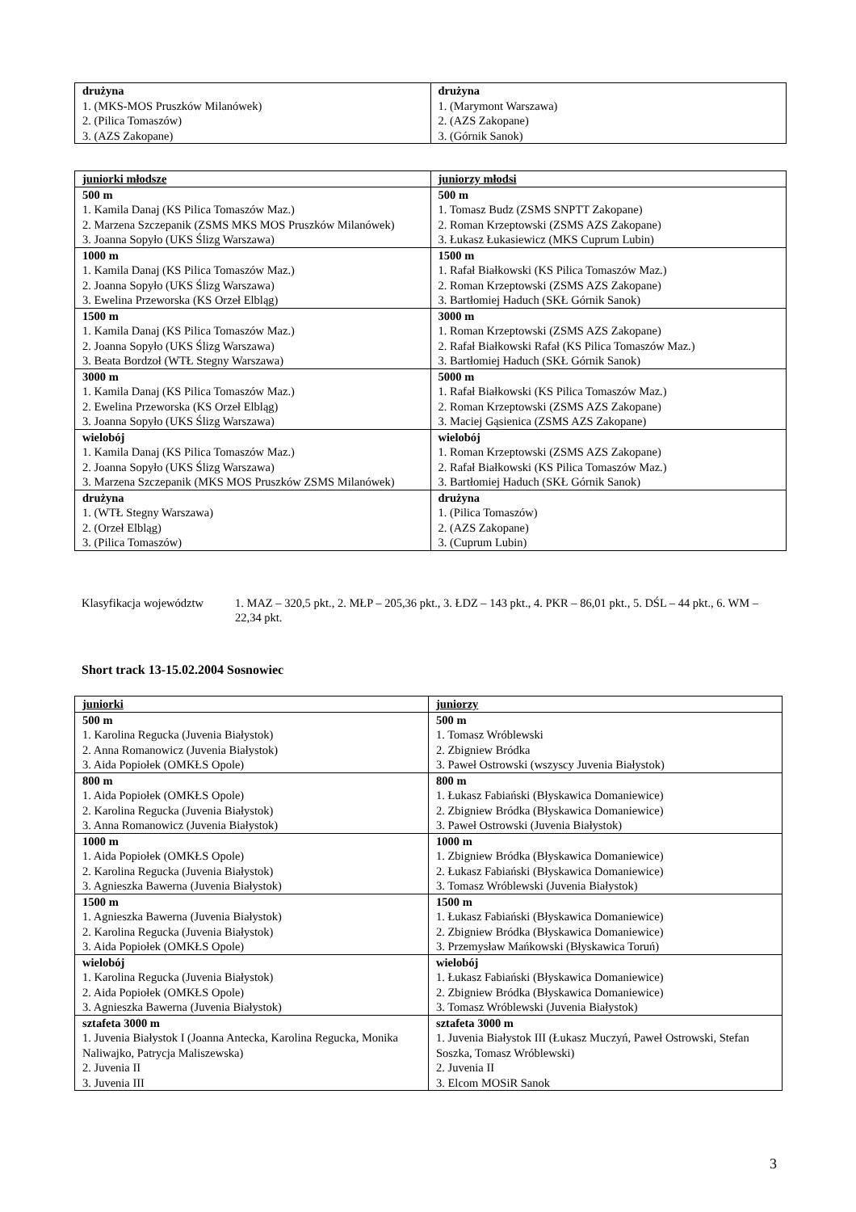| drużyna 1. (MKS-MOS Pruszków Milanówek) 2. (Pilica Tomaszów) 3. (AZS Zakopane) | drużyna 1. (Marymont Warszawa) 2. (AZS Zakopane) 3. (Górnik Sanok) |
| juniorki młodsze | juniorzy młodsi |
| 500 m 1. Kamila Danaj (KS Pilica Tomaszów Maz.) 2. Marzena Szczepanik (ZSMS MKS MOS Pruszków Milanówek) 3. Joanna Sopyło (UKS Ślizg Warszawa) | 500 m 1. Tomasz Budz (ZSMS SNPTT Zakopane) 2. Roman Krzeptowski (ZSMS AZS Zakopane) 3. Łukasz Łukasiewicz (MKS Cuprum Lubin) |
| 1000 m 1. Kamila Danaj (KS Pilica Tomaszów Maz.) 2. Joanna Sopyło (UKS Ślizg Warszawa) 3. Ewelina Przeworska (KS Orzeł Elbląg) | 1500 m 1. Rafał Białkowski (KS Pilica Tomaszów Maz.) 2. Roman Krzeptowski (ZSMS AZS Zakopane) 3. Bartłomiej Haduch (SKŁ Górnik Sanok) |
| 1500 m 1. Kamila Danaj (KS Pilica Tomaszów Maz.) 2. Joanna Sopyło (UKS Ślizg Warszawa) 3. Beata Bordzoł (WTŁ Stegny Warszawa) | 3000 m 1. Roman Krzeptowski (ZSMS AZS Zakopane) 2. Rafał Białkowski Rafał (KS Pilica Tomaszów Maz.) 3. Bartłomiej Haduch (SKŁ Górnik Sanok) |
| 3000 m 1. Kamila Danaj (KS Pilica Tomaszów Maz.) 2. Ewelina Przeworska (KS Orzeł Elbląg) 3. Joanna Sopyło (UKS Ślizg Warszawa) | 5000 m 1. Rafał Białkowski (KS Pilica Tomaszów Maz.) 2. Roman Krzeptowski (ZSMS AZS Zakopane) 3. Maciej Gąsienica (ZSMS AZS Zakopane) |
| wielobój 1. Kamila Danaj (KS Pilica Tomaszów Maz.) 2. Joanna Sopyło (UKS Ślizg Warszawa) 3. Marzena Szczepanik (MKS MOS Pruszków ZSMS Milanówek) | wielobój 1. Roman Krzeptowski (ZSMS AZS Zakopane) 2. Rafał Białkowski (KS Pilica Tomaszów Maz.) 3. Bartłomiej Haduch (SKŁ Górnik Sanok) |
| drużyna 1. (WTŁ Stegny Warszawa) 2. (Orzeł Elbląg) 3. (Pilica Tomaszów) | drużyna 1. (Pilica Tomaszów) 2. (AZS Zakopane) 3. (Cuprum Lubin) |
Klasyfikacja województw
1. MAZ – 320,5 pkt., 2. MŁP – 205,36 pkt., 3. ŁDZ – 143 pkt., 4. PKR – 86,01 pkt., 5. DŚL – 44 pkt., 6. WM – 22,34 pkt.
Short track 13-15.02.2004 Sosnowiec
| juniorki | juniorzy |
| 500 m 1. Karolina Regucka (Juvenia Białystok) 2. Anna Romanowicz (Juvenia Białystok) 3. Aida Popiołek (OMKŁS Opole) | 500 m 1. Tomasz Wróblewski 2. Zbigniew Bródka 3. Paweł Ostrowski (wszyscy Juvenia Białystok) |
| 800 m 1. Aida Popiołek (OMKŁS Opole) 2. Karolina Regucka (Juvenia Białystok) 3. Anna Romanowicz (Juvenia Białystok) | 800 m 1. Łukasz Fabiański (Błyskawica Domaniewice) 2. Zbigniew Bródka (Błyskawica Domaniewice) 3. Paweł Ostrowski (Juvenia Białystok) |
| 1000 m 1. Aida Popiołek (OMKŁS Opole) 2. Karolina Regucka (Juvenia Białystok) 3. Agnieszka Bawerna (Juvenia Białystok) | 1000 m 1. Zbigniew Bródka (Błyskawica Domaniewice) 2. Łukasz Fabiański (Błyskawica Domaniewice) 3. Tomasz Wróblewski (Juvenia Białystok) |
| 1500 m 1. Agnieszka Bawerna (Juvenia Białystok) 2. Karolina Regucka (Juvenia Białystok) 3. Aida Popiołek (OMKŁS Opole) | 1500 m 1. Łukasz Fabiański (Błyskawica Domaniewice) 2. Zbigniew Bródka (Błyskawica Domaniewice) 3. Przemysław Mańkowski (Błyskawica Toruń) |
| wielobój 1. Karolina Regucka (Juvenia Białystok) 2. Aida Popiołek (OMKŁS Opole) 3. Agnieszka Bawerna (Juvenia Białystok) | wielobój 1. Łukasz Fabiański (Błyskawica Domaniewice) 2. Zbigniew Bródka (Błyskawica Domaniewice) 3. Tomasz Wróblewski (Juvenia Białystok) |
| sztafeta 3000 m 1. Juvenia Białystok I (Joanna Antecka, Karolina Regucka, Monika Naliwajko, Patrycja Maliszewska) 2. Juvenia II 3. Juvenia III | sztafeta 3000 m 1. Juvenia Białystok III (Łukasz Muczyń, Paweł Ostrowski, Stefan Soszka, Tomasz Wróblewski) 2. Juvenia II 3. Elcom MOSiR Sanok |
3